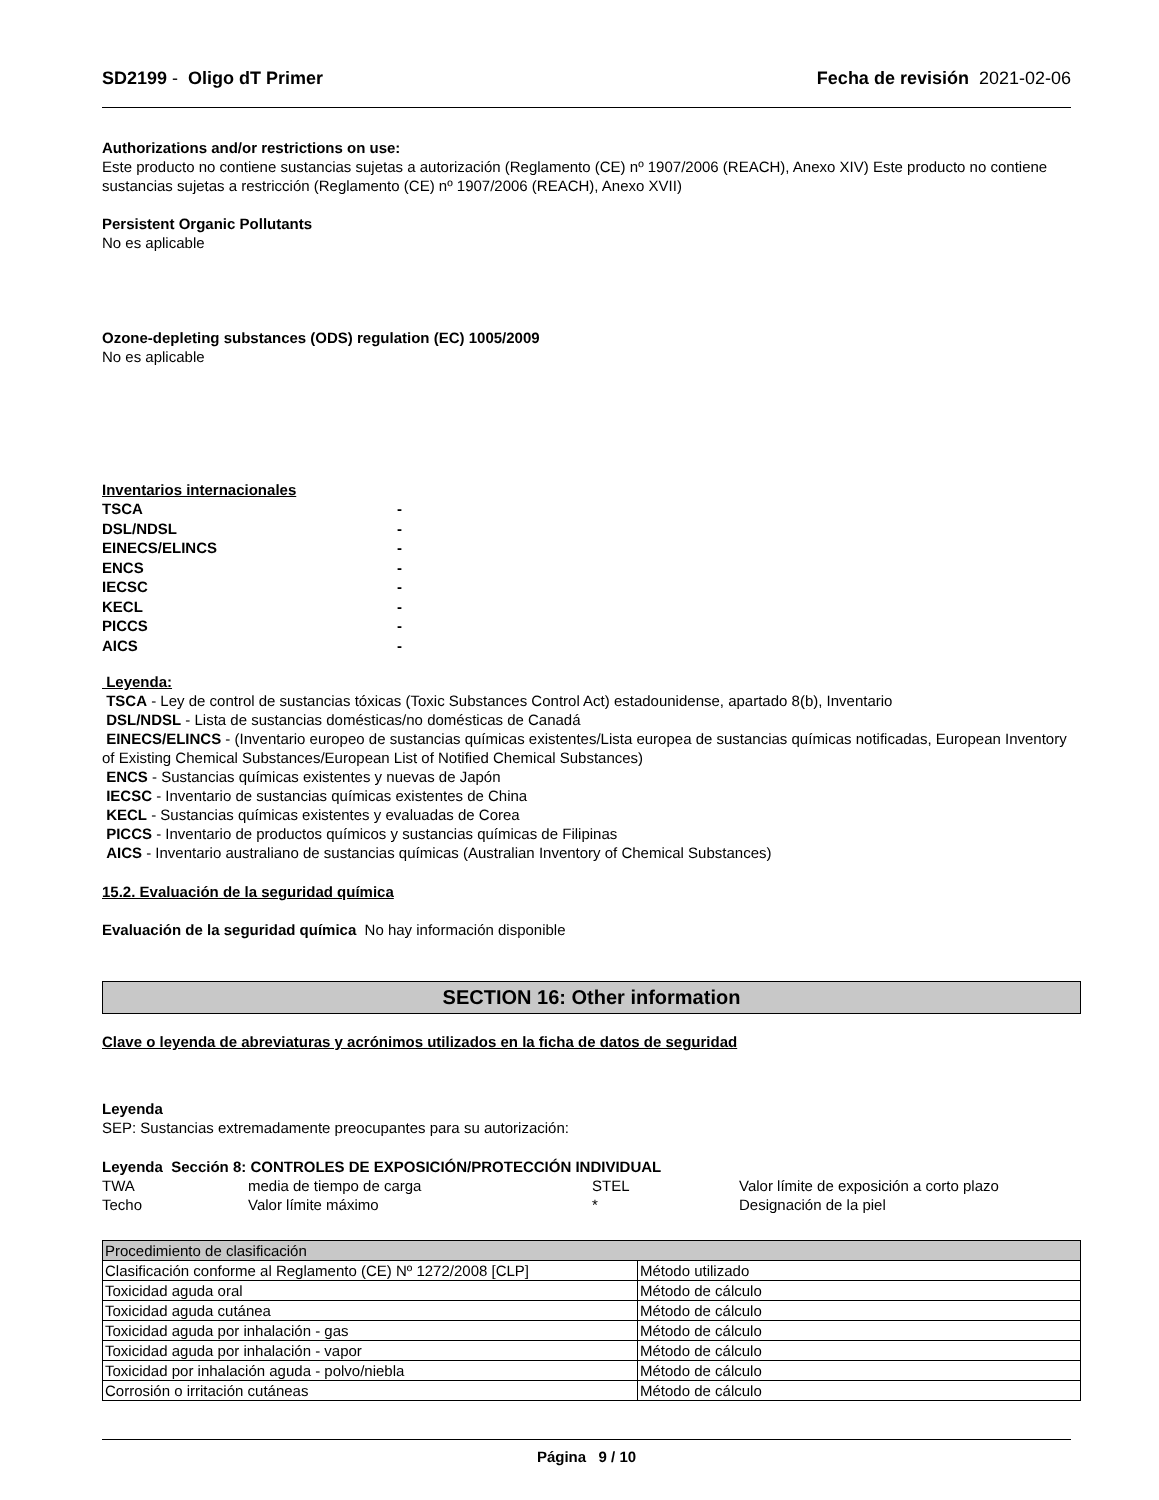SD2199 - Oligo dT Primer Fecha de revisión 2021-02-06
Authorizations and/or restrictions on use:
Este producto no contiene sustancias sujetas a autorización (Reglamento (CE) nº 1907/2006 (REACH), Anexo XIV) Este producto no contiene sustancias sujetas a restricción (Reglamento (CE) nº 1907/2006 (REACH), Anexo XVII)
Persistent Organic Pollutants
No es aplicable
Ozone-depleting substances (ODS) regulation (EC) 1005/2009
No es aplicable
Inventarios internacionales
| TSCA | - |
| DSL/NDSL | - |
| EINECS/ELINCS | - |
| ENCS | - |
| IECSC | - |
| KECL | - |
| PICCS | - |
| AICS | - |
Leyenda:
TSCA - Ley de control de sustancias tóxicas (Toxic Substances Control Act) estadounidense, apartado 8(b), Inventario
DSL/NDSL - Lista de sustancias domésticas/no domésticas de Canadá
EINECS/ELINCS - (Inventario europeo de sustancias químicas existentes/Lista europea de sustancias químicas notificadas, European Inventory of Existing Chemical Substances/European List of Notified Chemical Substances)
ENCS - Sustancias químicas existentes y nuevas de Japón
IECSC - Inventario de sustancias químicas existentes de China
KECL - Sustancias químicas existentes y evaluadas de Corea
PICCS - Inventario de productos químicos y sustancias químicas de Filipinas
AICS - Inventario australiano de sustancias químicas (Australian Inventory of Chemical Substances)
15.2. Evaluación de la seguridad química
Evaluación de la seguridad química No hay información disponible
SECTION 16: Other information
Clave o leyenda de abreviaturas y acrónimos utilizados en la ficha de datos de seguridad
Leyenda
SEP: Sustancias extremadamente preocupantes para su autorización:
Leyenda Sección 8: CONTROLES DE EXPOSICIÓN/PROTECCIÓN INDIVIDUAL
| TWA | media de tiempo de carga | STEL | Valor límite de exposición a corto plazo |
| Techo | Valor límite máximo | * | Designación de la piel |
| Procedimiento de clasificación | |
| --- | --- |
| Clasificación conforme al Reglamento (CE) Nº 1272/2008 [CLP] | Método utilizado |
| Toxicidad aguda oral | Método de cálculo |
| Toxicidad aguda cutánea | Método de cálculo |
| Toxicidad aguda por inhalación - gas | Método de cálculo |
| Toxicidad aguda por inhalación - vapor | Método de cálculo |
| Toxicidad por inhalación aguda - polvo/niebla | Método de cálculo |
| Corrosión o irritación cutáneas | Método de cálculo |
Página 9 / 10